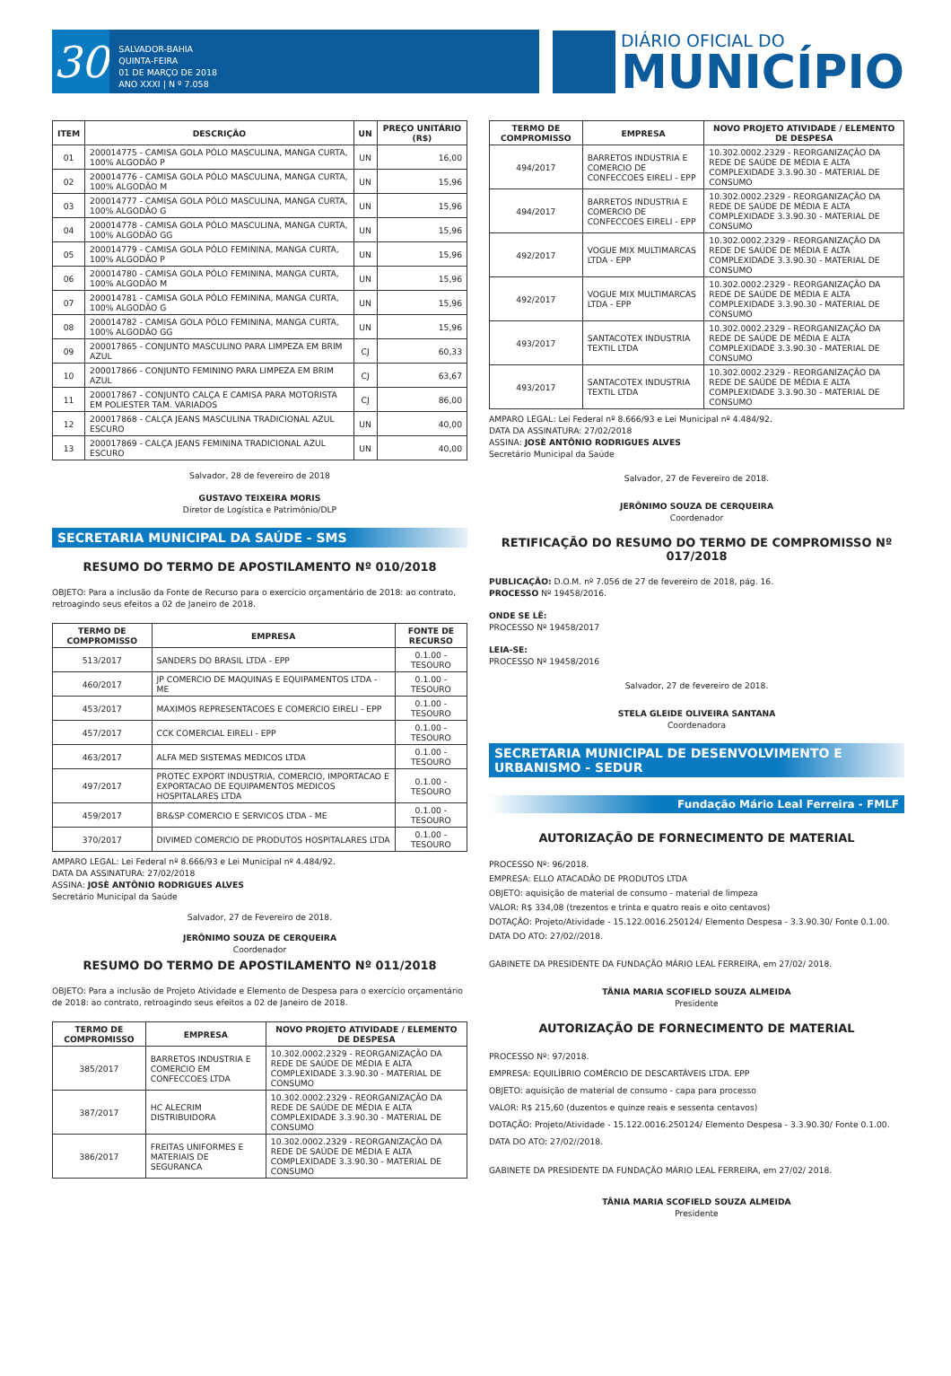30
SALVADOR-BAHIA
QUINTA-FEIRA
01 DE MARÇO DE 2018
ANO XXXI | N º 7.058
DIÁRIO OFICIAL DO
MUNICÍPIO
| ITEM | DESCRIÇÃO | UN | PREÇO UNITÁRIO (R$) |
| --- | --- | --- | --- |
| 01 | 200014775 - CAMISA GOLA PÓLO MASCULINA, MANGA CURTA, 100% ALGODÃO P | UN | 16,00 |
| 02 | 200014776 - CAMISA GOLA PÓLO MASCULINA, MANGA CURTA, 100% ALGODÃO M | UN | 15,96 |
| 03 | 200014777 - CAMISA GOLA PÓLO MASCULINA, MANGA CURTA, 100% ALGODÃO G | UN | 15,96 |
| 04 | 200014778 - CAMISA GOLA PÓLO MASCULINA, MANGA CURTA, 100% ALGODÃO GG | UN | 15,96 |
| 05 | 200014779 - CAMISA GOLA PÓLO FEMININA, MANGA CURTA, 100% ALGODÃO P | UN | 15,96 |
| 06 | 200014780 - CAMISA GOLA PÓLO FEMININA, MANGA CURTA, 100% ALGODÃO M | UN | 15,96 |
| 07 | 200014781 - CAMISA GOLA PÓLO FEMININA, MANGA CURTA, 100% ALGODÃO G | UN | 15,96 |
| 08 | 200014782 - CAMISA GOLA PÓLO FEMININA, MANGA CURTA, 100% ALGODÃO GG | UN | 15,96 |
| 09 | 200017865 - CONJUNTO MASCULINO PARA LIMPEZA EM BRIM AZUL | CJ | 60,33 |
| 10 | 200017866 - CONJUNTO FEMININO PARA LIMPEZA EM BRIM AZUL | CJ | 63,67 |
| 11 | 200017867 - CONJUNTO CALÇA E CAMISA PARA MOTORISTA EM POLIESTER TAM. VARIADOS | CJ | 86,00 |
| 12 | 200017868 - CALÇA JEANS MASCULINA TRADICIONAL AZUL ESCURO | UN | 40,00 |
| 13 | 200017869 - CALÇA JEANS FEMININA TRADICIONAL AZUL ESCURO | UN | 40,00 |
Salvador, 28 de fevereiro de 2018
GUSTAVO TEIXEIRA MORIS
Diretor de Logística e Patrimônio/DLP
SECRETARIA MUNICIPAL DA SAÚDE - SMS
RESUMO DO TERMO DE APOSTILAMENTO Nº 010/2018
OBJETO: Para a inclusão da Fonte de Recurso para o exercício orçamentário de 2018: ao contrato, retroagindo seus efeitos a 02 de Janeiro de 2018.
| TERMO DE COMPROMISSO | EMPRESA | FONTE DE RECURSO |
| --- | --- | --- |
| 513/2017 | SANDERS DO BRASIL LTDA - EPP | 0.1.00 - TESOURO |
| 460/2017 | JP COMERCIO DE MAQUINAS E EQUIPAMENTOS LTDA - ME | 0.1.00 - TESOURO |
| 453/2017 | MAXIMOS REPRESENTACOES E COMERCIO EIRELI - EPP | 0.1.00 - TESOURO |
| 457/2017 | CCK COMERCIAL EIRELI - EPP | 0.1.00 - TESOURO |
| 463/2017 | ALFA MED SISTEMAS MEDICOS LTDA | 0.1.00 - TESOURO |
| 497/2017 | PROTEC EXPORT INDUSTRIA, COMERCIO, IMPORTACAO E EXPORTACAO DE EQUIPAMENTOS MEDICOS HOSPITALARES LTDA | 0.1.00 - TESOURO |
| 459/2017 | BR&SP COMERCIO E SERVICOS LTDA - ME | 0.1.00 - TESOURO |
| 370/2017 | DIVIMED COMERCIO DE PRODUTOS HOSPITALARES LTDA | 0.1.00 - TESOURO |
AMPARO LEGAL: Lei Federal nº 8.666/93 e Lei Municipal nº 4.484/92.
DATA DA ASSINATURA: 27/02/2018
ASSINA: JOSÈ ANTÔNIO RODRIGUES ALVES
Secretário Municipal da Saúde
Salvador, 27 de Fevereiro de 2018.
JERÔNIMO SOUZA DE CERQUEIRA
Coordenador
RESUMO DO TERMO DE APOSTILAMENTO Nº 011/2018
OBJETO: Para a inclusão de Projeto Atividade e Elemento de Despesa para o exercício orçamentário de 2018: ao contrato, retroagindo seus efeitos a 02 de Janeiro de 2018.
| TERMO DE COMPROMISSO | EMPRESA | NOVO PROJETO ATIVIDADE / ELEMENTO DE DESPESA |
| --- | --- | --- |
| 385/2017 | BARRETOS INDUSTRIA E COMERCIO EM CONFECCOES LTDA | 10.302.0002.2329 - REORGANIZAÇÃO DA REDE DE SAÚDE DE MÉDIA E ALTA COMPLEXIDADE 3.3.90.30 - MATERIAL DE CONSUMO |
| 387/2017 | HC ALECRIM DISTRIBUIDORA | 10.302.0002.2329 - REORGANIZAÇÃO DA REDE DE SAÚDE DE MÉDIA E ALTA COMPLEXIDADE 3.3.90.30 - MATERIAL DE CONSUMO |
| 386/2017 | FREITAS UNIFORMES E MATERIAIS DE SEGURANCA | 10.302.0002.2329 - REORGANIZAÇÃO DA REDE DE SAÚDE DE MÉDIA E ALTA COMPLEXIDADE 3.3.90.30 - MATERIAL DE CONSUMO |
| TERMO DE COMPROMISSO | EMPRESA | NOVO PROJETO ATIVIDADE / ELEMENTO DE DESPESA |
| --- | --- | --- |
| 494/2017 | BARRETOS INDUSTRIA E COMERCIO DE CONFECCOES EIRELI - EPP | 10.302.0002.2329 - REORGANIZAÇÃO DA REDE DE SAÚDE DE MÉDIA E ALTA COMPLEXIDADE 3.3.90.30 - MATERIAL DE CONSUMO |
| 494/2017 | BARRETOS INDUSTRIA E COMERCIO DE CONFECCOES EIRELI - EPP | 10.302.0002.2329 - REORGANIZAÇÃO DA REDE DE SAÚDE DE MÉDIA E ALTA COMPLEXIDADE 3.3.90.30 - MATERIAL DE CONSUMO |
| 492/2017 | VOGUE MIX MULTIMARCAS LTDA - EPP | 10.302.0002.2329 - REORGANIZAÇÃO DA REDE DE SAÚDE DE MÉDIA E ALTA COMPLEXIDADE 3.3.90.30 - MATERIAL DE CONSUMO |
| 492/2017 | VOGUE MIX MULTIMARCAS LTDA - EPP | 10.302.0002.2329 - REORGANIZAÇÃO DA REDE DE SAÚDE DE MÉDIA E ALTA COMPLEXIDADE 3.3.90.30 - MATERIAL DE CONSUMO |
| 493/2017 | SANTACOTEX INDUSTRIA TEXTIL LTDA | 10.302.0002.2329 - REORGANIZAÇÃO DA REDE DE SAÚDE DE MÉDIA E ALTA COMPLEXIDADE 3.3.90.30 - MATERIAL DE CONSUMO |
| 493/2017 | SANTACOTEX INDUSTRIA TEXTIL LTDA | 10.302.0002.2329 - REORGANIZAÇÃO DA REDE DE SAÚDE DE MÉDIA E ALTA COMPLEXIDADE 3.3.90.30 - MATERIAL DE CONSUMO |
AMPARO LEGAL: Lei Federal nº 8.666/93 e Lei Municipal nº 4.484/92.
DATA DA ASSINATURA: 27/02/2018
ASSINA: JOSÈ ANTÔNIO RODRIGUES ALVES
Secretário Municipal da Saúde
Salvador, 27 de Fevereiro de 2018.
JERÔNIMO SOUZA DE CERQUEIRA
Coordenador
RETIFICAÇÃO DO RESUMO DO TERMO DE COMPROMISSO Nº 017/2018
PUBLICAÇÃO: D.O.M. nº 7.056 de 27 de fevereiro de 2018, pág. 16.
PROCESSO Nº 19458/2016.
ONDE SE LÊ:
PROCESSO Nº 19458/2017
LEIA-SE:
PROCESSO Nº 19458/2016
Salvador, 27 de fevereiro de 2018.
STELA GLEIDE OLIVEIRA SANTANA
Coordenadora
SECRETARIA MUNICIPAL DE DESENVOLVIMENTO E URBANISMO - SEDUR
Fundação Mário Leal Ferreira - FMLF
AUTORIZAÇÃO DE FORNECIMENTO DE MATERIAL
PROCESSO Nº: 96/2018.
EMPRESA: ELLO ATACADÃO DE PRODUTOS LTDA
OBJETO: aquisição de material de consumo - material de limpeza
VALOR: R$ 334,08 (trezentos e trinta e quatro reais e oito centavos)
DOTAÇÃO: Projeto/Atividade - 15.122.0016.250124/ Elemento Despesa - 3.3.90.30/ Fonte 0.1.00.
DATA DO ATO: 27/02//2018.
GABINETE DA PRESIDENTE DA FUNDAÇÃO MÁRIO LEAL FERREIRA, em 27/02/ 2018.
TÂNIA MARIA SCOFIELD SOUZA ALMEIDA
Presidente
AUTORIZAÇÃO DE FORNECIMENTO DE MATERIAL
PROCESSO Nº: 97/2018.
EMPRESA: EQUILÍBRIO COMÉRCIO DE DESCARTÁVEIS LTDA. EPP
OBJETO: aquisição de material de consumo - capa para processo
VALOR: R$ 215,60 (duzentos e quinze reais e sessenta centavos)
DOTAÇÃO: Projeto/Atividade - 15.122.0016.250124/ Elemento Despesa - 3.3.90.30/ Fonte 0.1.00.
DATA DO ATO: 27/02//2018.
GABINETE DA PRESIDENTE DA FUNDAÇÃO MÁRIO LEAL FERREIRA, em 27/02/ 2018.
TÂNIA MARIA SCOFIELD SOUZA ALMEIDA
Presidente